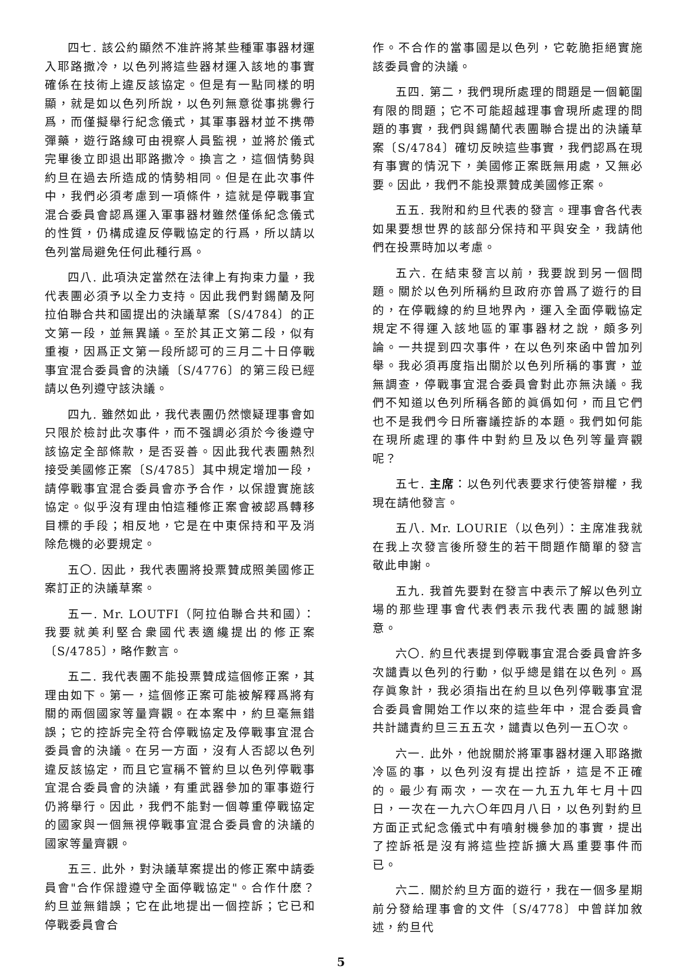四七. 該公約顯然不准許將某些種軍事器材運入耶路撒冷，以色列將這些器材運入該地的事實確係在技術上違反該協定。但是有一點同樣的明顯，就是如以色列所說，以色列無意從事挑釁行爲，而僅擬舉行紀念儀式，其軍事器材並不携帶彈藥，遊行路線可由視察人員監視，並將於儀式完畢後立即退出耶路撒冷。換言之，這個情勢與約旦在過去所造成的情勢相同。但是在此次事件中，我們必須考慮到一項條件，這就是停戰事宜混合委員會認爲運入軍事器材雖然僅係紀念儀式的性質，仍構成違反停戰協定的行爲，所以請以色列當局避免任何此種行爲。
四八. 此項決定當然在法律上有拘束力量，我代表團必須予以全力支持。因此我們對錫蘭及阿拉伯聯合共和國提出的決議草案〔S/4784〕的正文第一段，並無異議。至於其正文第二段，似有重複，因爲正文第一段所認可的三月二十日停戰事宜混合委員會的決議〔S/4776〕的第三段已經請以色列遵守該決議。
四九. 雖然如此，我代表團仍然懷疑理事會如只限於檢討此次事件，而不强調必須於今後遵守該協定全部條款，是否妥善。因此我代表團熱烈接受美國修正案〔S/4785〕其中規定增加一段，請停戰事宜混合委員會亦予合作，以保證實施該協定。似乎沒有理由怕這種修正案會被認爲轉移目標的手段；相反地，它是在中東保持和平及消除危機的必要規定。
五〇. 因此，我代表團將投票贊成照美國修正案訂正的決議草案。
五一. Mr. LOUTFI（阿拉伯聯合共和國）：我要就美利堅合衆國代表適纔提出的修正案〔S/4785〕，略作數言。
五二. 我代表團不能投票贊成這個修正案，其理由如下。第一，這個修正案可能被解釋爲將有關的兩個國家等量齊觀。在本案中，約旦毫無錯誤；它的控訴完全符合停戰協定及停戰事宜混合委員會的決議。在另一方面，沒有人否認以色列違反該協定，而且它宣稱不管約旦以色列停戰事宜混合委員會的決議，有重武器參加的軍事遊行仍將舉行。因此，我們不能對一個尊重停戰協定的國家與一個無視停戰事宜混合委員會的決議的國家等量齊觀。
五三. 此外，對決議草案提出的修正案中請委員會"合作保證遵守全面停戰協定"。合作什麽？約旦並無錯誤；它在此地提出一個控訴；它已和停戰委員會合
作。不合作的當事國是以色列，它乾脆拒絕實施該委員會的決議。
五四. 第二，我們現所處理的問題是一個範圍有限的問題；它不可能超越理事會現所處理的問題的事實，我們與錫蘭代表團聯合提出的決議草案〔S/4784〕確切反映這些事實，我們認爲在現有事實的情況下，美國修正案既無用處，又無必要。因此，我們不能投票贊成美國修正案。
五五. 我附和約旦代表的發言。理事會各代表如果要想世界的該部分保持和平與安全，我請他們在投票時加以考慮。
五六. 在結束發言以前，我要說到另一個問題。關於以色列所稱約旦政府亦曾爲了遊行的目的，在停戰線的約旦地界內，運入全面停戰協定規定不得運入該地區的軍事器材之說，頗多列論。一共提到四次事件，在以色列來函中曾加列舉。我必須再度指出關於以色列所稱的事實，並無調查，停戰事宜混合委員會對此亦無決議。我們不知道以色列所稱各節的眞僞如何，而且它們也不是我們今日所審議控訴的本題。我們如何能在現所處理的事件中對約旦及以色列等量齊觀呢？
五七. 主席：以色列代表要求行使答辯權，我現在請他發言。
五八. Mr. LOURIE（以色列）：主席准我就在我上次發言後所發生的若干問題作簡單的發言敬此申謝。
五九. 我首先要對在發言中表示了解以色列立場的那些理事會代表們表示我代表團的誠懇謝意。
六〇. 約旦代表提到停戰事宜混合委員會許多次譴責以色列的行動，似乎總是錯在以色列。爲存眞象計，我必須指出在約旦以色列停戰事宜混合委員會開始工作以來的這些年中，混合委員會共計譴責約旦三五五次，譴責以色列一五〇次。
六一. 此外，他說關於將軍事器材運入耶路撒冷區的事，以色列沒有提出控訴，這是不正確的。最少有兩次，一次在一九五九年七月十四日，一次在一九六〇年四月八日，以色列對約旦方面正式紀念儀式中有噴射機參加的事實，提出了控訴祇是沒有將這些控訴擴大爲重要事件而已。
六二. 關於約旦方面的遊行，我在一個多星期前分發給理事會的文件〔S/4778〕中曾詳加敘述，約旦代
5